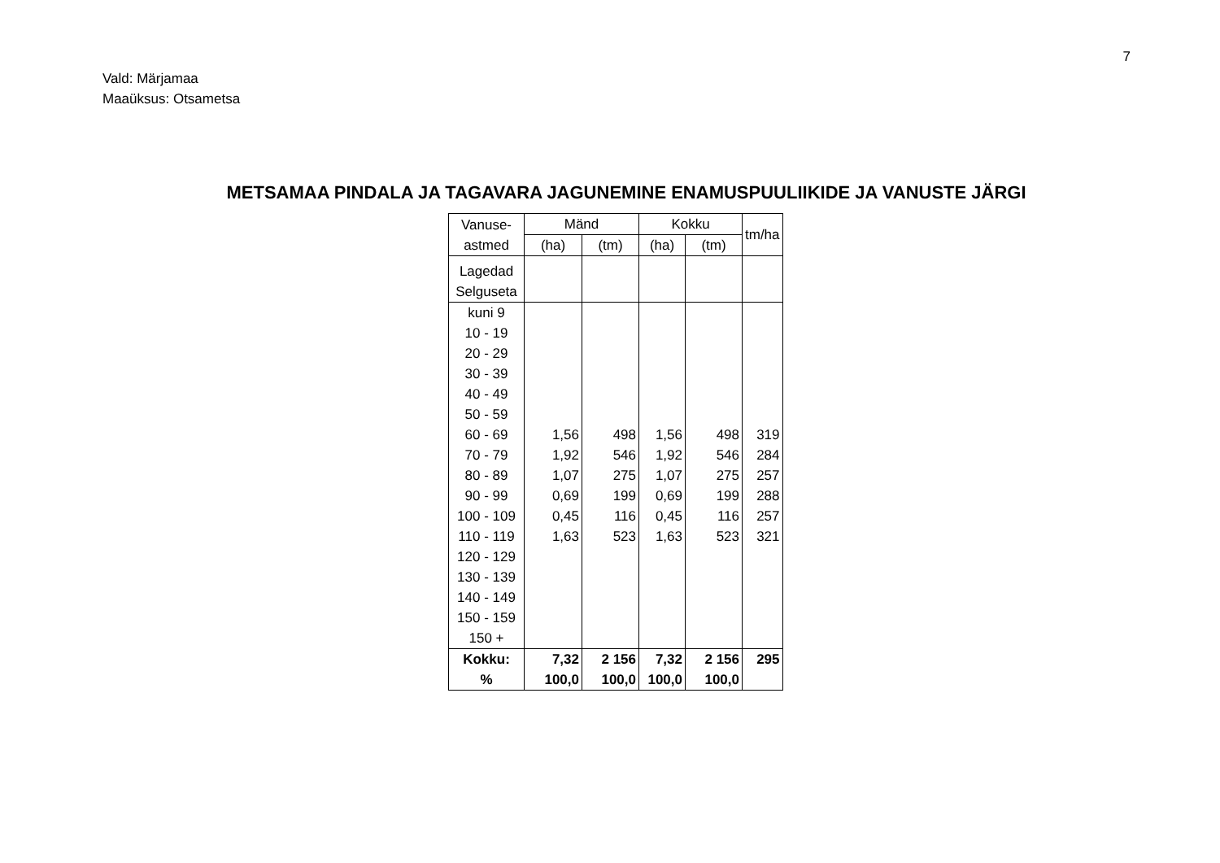7
Vald: Märjamaa
Maaüksus: Otsametsa
METSAMAA PINDALA JA TAGAVARA JAGUNEMINE ENAMUSPUULIIKIDE JA VANUSTE JÄRGI
| Vanuse- astmed | Mänd | | Kokku | | tm/ha |
| --- | --- | --- | --- | --- | --- |
| | (ha) | (tm) | (ha) | (tm) | |
| Lagedad Selguseta | | | | | |
| kuni 9 | | | | | |
| 10 - 19 | | | | | |
| 20 - 29 | | | | | |
| 30 - 39 | | | | | |
| 40 - 49 | | | | | |
| 50 - 59 | | | | | |
| 60 - 69 | 1,56 | 498 | 1,56 | 498 | 319 |
| 70 - 79 | 1,92 | 546 | 1,92 | 546 | 284 |
| 80 - 89 | 1,07 | 275 | 1,07 | 275 | 257 |
| 90 - 99 | 0,69 | 199 | 0,69 | 199 | 288 |
| 100 - 109 | 0,45 | 116 | 0,45 | 116 | 257 |
| 110 - 119 | 1,63 | 523 | 1,63 | 523 | 321 |
| 120 - 129 | | | | | |
| 130 - 139 | | | | | |
| 140 - 149 | | | | | |
| 150 - 159 | | | | | |
| 150 + | | | | | |
| Kokku: | 7,32 | 2 156 | 7,32 | 2 156 | 295 |
| % | 100,0 | 100,0 | 100,0 | 100,0 | |